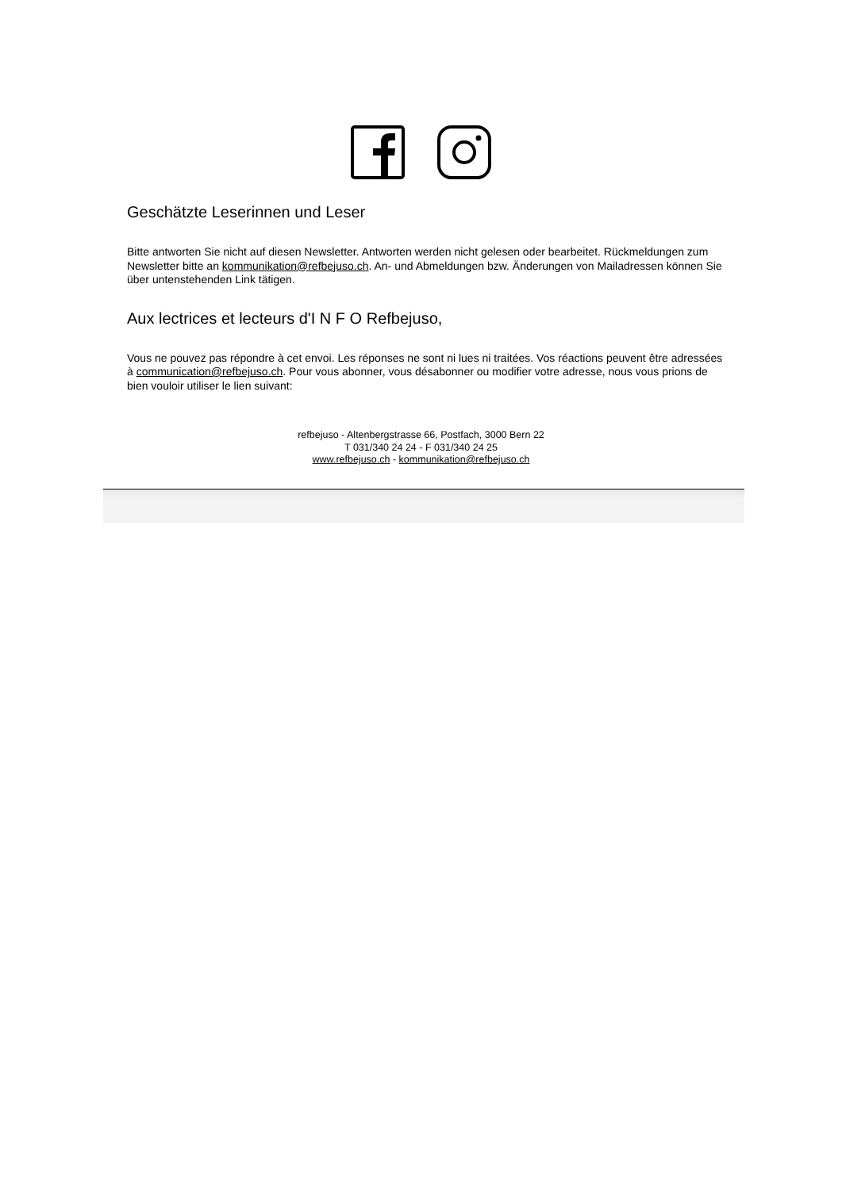Geschätzte Leserinnen und Leser
Bitte antworten Sie nicht auf diesen Newsletter. Antworten werden nicht gelesen oder bearbeitet. Rückmeldungen zum Newsletter bitte an kommunikation@refbejuso.ch. An- und Abmeldungen bzw. Änderungen von Mailadressen können Sie über untenstehenden Link tätigen.
Aux lectrices et lecteurs d'I N F O Refbejuso,
Vous ne pouvez pas répondre à cet envoi. Les réponses ne sont ni lues ni traitées. Vos réactions peuvent être adressées à communication@refbejuso.ch. Pour vous abonner, vous désabonner ou modifier votre adresse, nous vous prions de bien vouloir utiliser le lien suivant:
refbejuso - Altenbergstrasse 66, Postfach, 3000 Bern 22
T 031/340 24 24 - F 031/340 24 25
www.refbejuso.ch - kommunikation@refbejuso.ch